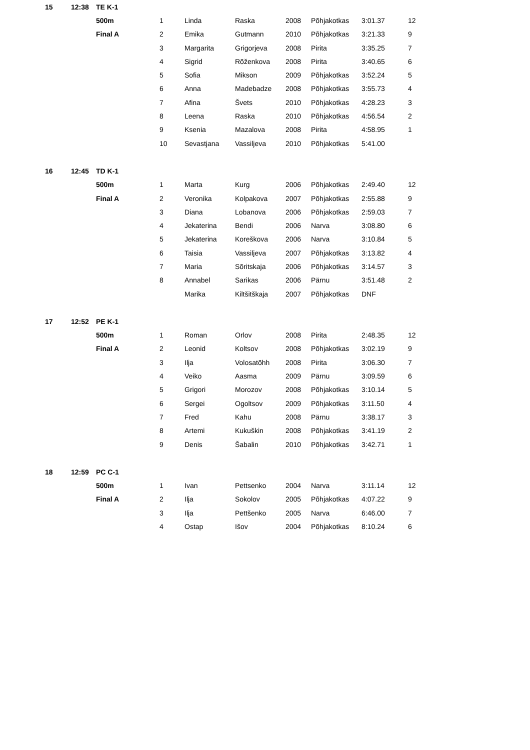| 15 | 12:38 | TE K-1 | | | | | | | |
| | | 500m | 1 | Linda | Raska | 2008 | Põhjakotkas | 3:01.37 | 12 |
| | | Final A | 2 | Emika | Gutmann | 2010 | Põhjakotkas | 3:21.33 | 9 |
| | | | 3 | Margarita | Grigorjeva | 2008 | Pirita | 3:35.25 | 7 |
| | | | 4 | Sigrid | Rõženkova | 2008 | Pirita | 3:40.65 | 6 |
| | | | 5 | Sofia | Mikson | 2009 | Põhjakotkas | 3:52.24 | 5 |
| | | | 6 | Anna | Madebadze | 2008 | Põhjakotkas | 3:55.73 | 4 |
| | | | 7 | Afina | Švets | 2010 | Põhjakotkas | 4:28.23 | 3 |
| | | | 8 | Leena | Raska | 2010 | Põhjakotkas | 4:56.54 | 2 |
| | | | 9 | Ksenia | Mazalova | 2008 | Pirita | 4:58.95 | 1 |
| | | | 10 | Sevastjana | Vassiljeva | 2010 | Põhjakotkas | 5:41.00 | |
| 16 | 12:45 | TD K-1 | | | | | | | |
| | | 500m | 1 | Marta | Kurg | 2006 | Põhjakotkas | 2:49.40 | 12 |
| | | Final A | 2 | Veronika | Kolpakova | 2007 | Põhjakotkas | 2:55.88 | 9 |
| | | | 3 | Diana | Lobanova | 2006 | Põhjakotkas | 2:59.03 | 7 |
| | | | 4 | Jekaterina | Bendi | 2006 | Narva | 3:08.80 | 6 |
| | | | 5 | Jekaterina | Koreškova | 2006 | Narva | 3:10.84 | 5 |
| | | | 6 | Taisia | Vassiljeva | 2007 | Põhjakotkas | 3:13.82 | 4 |
| | | | 7 | Maria | Sõritskaja | 2006 | Põhjakotkas | 3:14.57 | 3 |
| | | | 8 | Annabel | Sarikas | 2006 | Pärnu | 3:51.48 | 2 |
| | | | | Marika | Kiltšitškaja | 2007 | Põhjakotkas | DNF | |
| 17 | 12:52 | PE K-1 | | | | | | | |
| | | 500m | 1 | Roman | Orlov | 2008 | Pirita | 2:48.35 | 12 |
| | | Final A | 2 | Leonid | Koltsov | 2008 | Põhjakotkas | 3:02.19 | 9 |
| | | | 3 | Ilja | Volosatõhh | 2008 | Pirita | 3:06.30 | 7 |
| | | | 4 | Veiko | Aasma | 2009 | Pärnu | 3:09.59 | 6 |
| | | | 5 | Grigori | Morozov | 2008 | Põhjakotkas | 3:10.14 | 5 |
| | | | 6 | Sergei | Ogoltsov | 2009 | Põhjakotkas | 3:11.50 | 4 |
| | | | 7 | Fred | Kahu | 2008 | Pärnu | 3:38.17 | 3 |
| | | | 8 | Artemi | Kukuškin | 2008 | Põhjakotkas | 3:41.19 | 2 |
| | | | 9 | Denis | Šabalin | 2010 | Põhjakotkas | 3:42.71 | 1 |
| 18 | 12:59 | PC C-1 | | | | | | | |
| | | 500m | 1 | Ivan | Pettsenko | 2004 | Narva | 3:11.14 | 12 |
| | | Final A | 2 | Ilja | Sokolov | 2005 | Põhjakotkas | 4:07.22 | 9 |
| | | | 3 | Ilja | Pettšenko | 2005 | Narva | 6:46.00 | 7 |
| | | | 4 | Ostap | Išov | 2004 | Põhjakotkas | 8:10.24 | 6 |